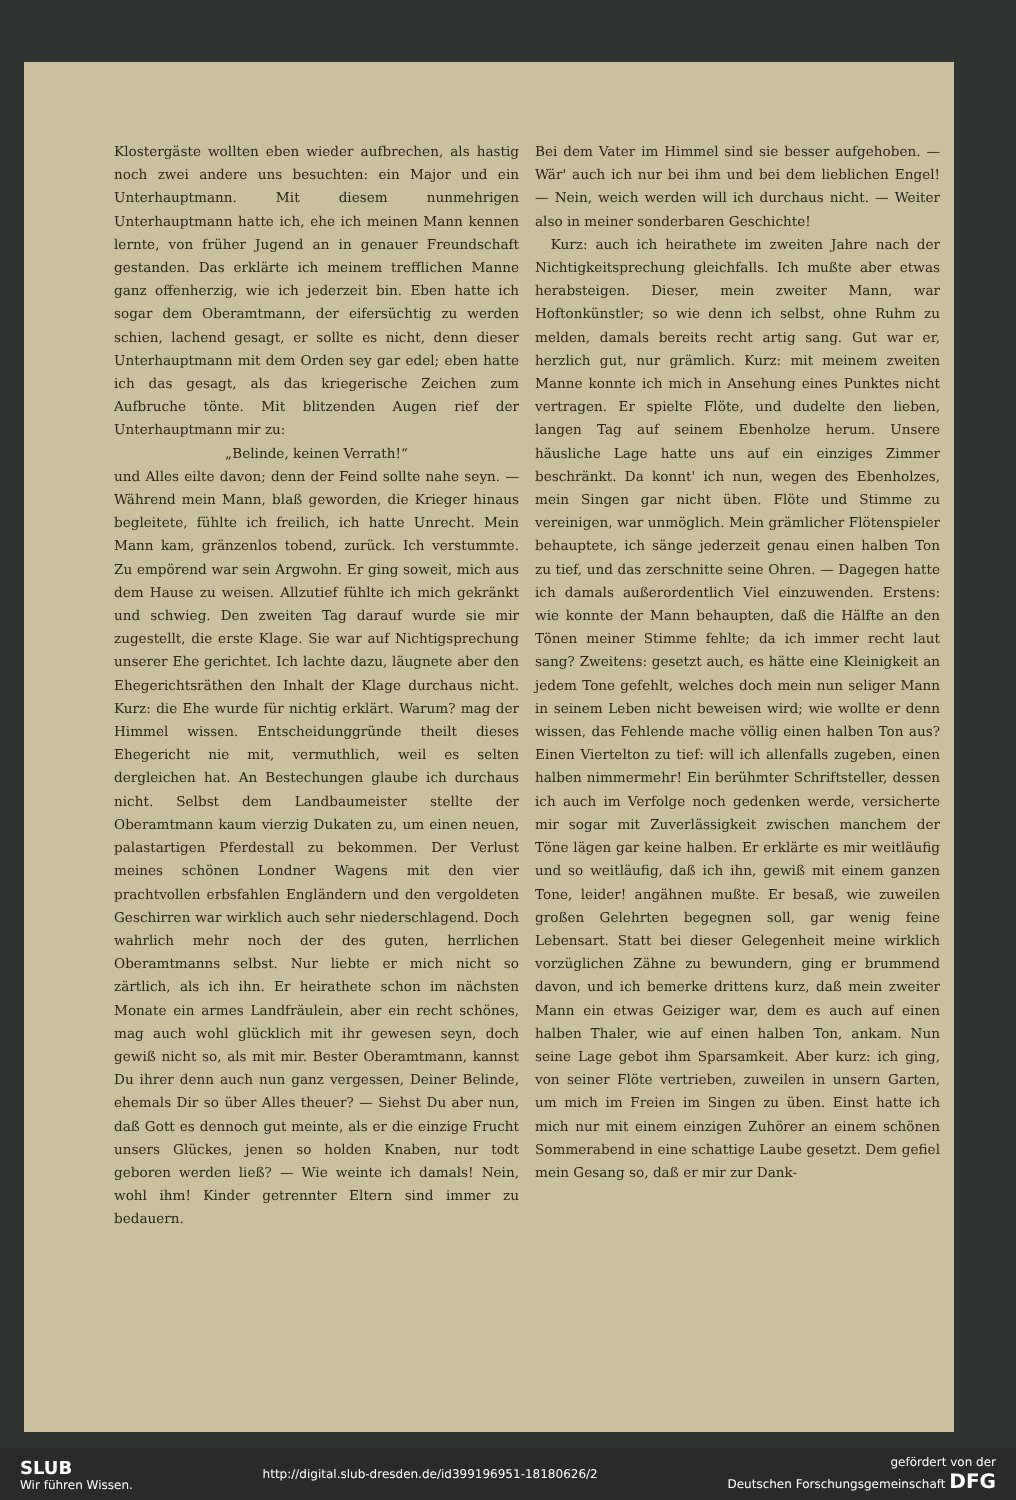Klostergäste wollten eben wieder aufbrechen, als hastig noch zwei andere uns besuchten: ein Major und ein Unterhauptmann. Mit diesem nunmehrigen Unterhauptmann hatte ich, ehe ich meinen Mann kennen lernte, von früher Jugend an in genauer Freundschaft gestanden. Das erklärte ich meinem trefflichen Manne ganz offenherzig, wie ich jederzeit bin. Eben hatte ich sogar dem Oberamtmann, der eifersüchtig zu werden schien, lachend gesagt, er sollte es nicht, denn dieser Unterhauptmann mit dem Orden sey gar edel; eben hatte ich das gesagt, als das kriegerische Zeichen zum Aufbruche tönte. Mit blitzenden Augen rief der Unterhauptmann mir zu:
„Belinde, keinen Verrath!“
und Alles eilte davon; denn der Feind sollte nahe seyn. — Während mein Mann, blaß geworden, die Krieger hinaus begleitete, fühlte ich freilich, ich hatte Unrecht. Mein Mann kam, gränzenlos tobend, zurück. Ich verstummte. Zu empörend war sein Argwohn. Er ging soweit, mich aus dem Hause zu weisen. Allzutief fühlte ich mich gekränkt und schwieg. Den zweiten Tag darauf wurde sie mir zugestellt, die erste Klage. Sie war auf Nichtigsprechung unserer Ehe gerichtet. Ich lachte dazu, läugnete aber den Ehegerichtsräthen den Inhalt der Klage durchaus nicht. Kurz: die Ehe wurde für nichtig erklärt. Warum? mag der Himmel wissen. Entscheidunggründe theilt dieses Ehegericht nie mit, vermuthlich, weil es selten dergleichen hat. An Bestechungen glaube ich durchaus nicht. Selbst dem Landbaumeister stellte der Oberamtmann kaum vierzig Dukaten zu, um einen neuen, palastartigen Pferdestall zu bekommen. Der Verlust meines schönen Londner Wagens mit den vier prachtvollen erbsfahlen Engländern und den vergoldeten Geschirren war wirklich auch sehr niederschlagend. Doch wahrlich mehr noch der des guten, herrlichen Oberamtmanns selbst. Nur liebte er mich nicht so zärtlich, als ich ihn. Er heirathete schon im nächsten Monate ein armes Landfräulein, aber ein recht schönes, mag auch wohl glücklich mit ihr gewesen seyn, doch gewiß nicht so, als mit mir. Bester Oberamtmann, kannst Du ihrer denn auch nun ganz vergessen, Deiner Belinde, ehemals Dir so über Alles theuer? — Siehst Du aber nun, daß Gott es dennoch gut meinte, als er die einzige Frucht unsers Glückes, jenen so holden Knaben, nur todt geboren werden ließ? — Wie weinte ich damals! Nein, wohl ihm! Kinder getrennter Eltern sind immer zu bedauern.
Bei dem Vater im Himmel sind sie besser aufgehoben. — Wär' auch ich nur bei ihm und bei dem lieblichen Engel! — Nein, weich werden will ich durchaus nicht. — Weiter also in meiner sonderbaren Geschichte!
Kurz: auch ich heirathete im zweiten Jahre nach der Nichtigkeitsprechung gleichfalls. Ich mußte aber etwas herabsteigen. Dieser, mein zweiter Mann, war Hoftonkünstler; so wie denn ich selbst, ohne Ruhm zu melden, damals bereits recht artig sang. Gut war er, herzlich gut, nur grämlich. Kurz: mit meinem zweiten Manne konnte ich mich in Ansehung eines Punktes nicht vertragen. Er spielte Flöte, und dudelte den lieben, langen Tag auf seinem Ebenholze herum. Unsere häusliche Lage hatte uns auf ein einziges Zimmer beschränkt. Da konnt' ich nun, wegen des Ebenholzes, mein Singen gar nicht üben. Flöte und Stimme zu vereinigen, war unmöglich. Mein grämlicher Flötenspieler behauptete, ich sänge jederzeit genau einen halben Ton zu tief, und das zerschnitte seine Ohren. — Dagegen hatte ich damals außerordentlich Viel einzuwenden. Erstens: wie konnte der Mann behaupten, daß die Hälfte an den Tönen meiner Stimme fehlte; da ich immer recht laut sang? Zweitens: gesetzt auch, es hätte eine Kleinigkeit an jedem Tone gefehlt, welches doch mein nun seliger Mann in seinem Leben nicht beweisen wird; wie wollte er denn wissen, das Fehlende mache völlig einen halben Ton aus? Einen Viertelton zu tief: will ich allenfalls zugeben, einen halben nimmermehr! Ein berühmter Schriftsteller, dessen ich auch im Verfolge noch gedenken werde, versicherte mir sogar mit Zuverlässigkeit zwischen manchem der Töne lägen gar keine halben. Er erklärte es mir weitläufig und so weitläufig, daß ich ihn, gewiß mit einem ganzen Tone, leider! angähnen mußte. Er besaß, wie zuweilen großen Gelehrten begegnen soll, gar wenig feine Lebensart. Statt bei dieser Gelegenheit meine wirklich vorzüglichen Zähne zu bewundern, ging er brummend davon, und ich bemerke drittens kurz, daß mein zweiter Mann ein etwas Geiziger war, dem es auch auf einen halben Thaler, wie auf einen halben Ton, ankam. Nun seine Lage gebot ihm Sparsamkeit. Aber kurz: ich ging, von seiner Flöte vertrieben, zuweilen in unsern Garten, um mich im Freien im Singen zu üben. Einst hatte ich mich nur mit einem einzigen Zuhörer an einem schönen Sommerabend in eine schattige Laube gesetzt. Dem gefiel mein Gesang so, daß er mir zur Dank-
SLUB
Wir führen Wissen.
http://digital.slub-dresden.de/id399196951-18180626/2
gefördert von der
Deutschen Forschungsgemeinschaft DFG